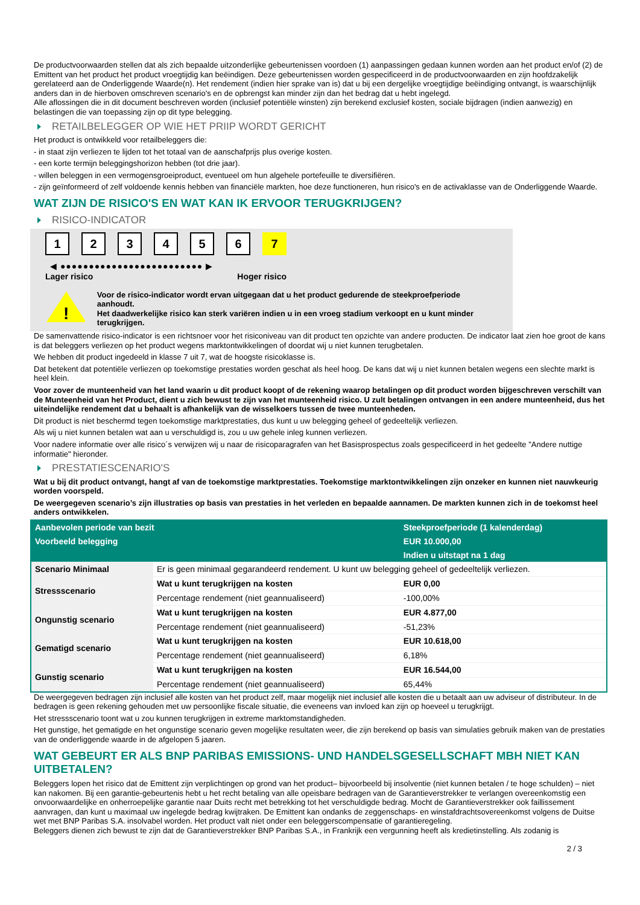De productvoorwaarden stellen dat als zich bepaalde uitzonderlijke gebeurtenissen voordoen (1) aanpassingen gedaan kunnen worden aan het product en/of (2) de Emittent van het product het product vroegtijdig kan beëindigen. Deze gebeurtenissen worden gespecificeerd in de productvoorwaarden en zijn hoofdzakelijk gerelateerd aan de Onderliggende Waarde(n). Het rendement (indien hier sprake van is) dat u bij een dergelijke vroegtijdige beëindiging ontvangt, is waarschijnlijk anders dan in de hierboven omschreven scenario's en de opbrengst kan minder zijn dan het bedrag dat u hebt ingelegd.
Alle aflossingen die in dit document beschreven worden (inclusief potentiële winsten) zijn berekend exclusief kosten, sociale bijdragen (indien aanwezig) en belastingen die van toepassing zijn op dit type belegging.
RETAILBELEGGER OP WIE HET PRIIP WORDT GERICHT
Het product is ontwikkeld voor retailbeleggers die:
- in staat zijn verliezen te lijden tot het totaal van de aanschafprijs plus overige kosten.
- een korte termijn beleggingshorizon hebben (tot drie jaar).
- willen beleggen in een vermogensgroeiproduct, eventueel om hun algehele portefeuille te diversifiëren.
- zijn geïnformeerd of zelf voldoende kennis hebben van financiële markten, hoe deze functioneren, hun risico's en de activaklasse van de Onderliggende Waarde.
WAT ZIJN DE RISICO'S EN WAT KAN IK ERVOOR TERUGKRIJGEN?
RISICO-INDICATOR
123456 7
◀ ●●●●●●●●●●●●●●●●●●●●●●●●● ▶
Lager risico Hoger risico
!
Voor de risico-indicator wordt ervan uitgegaan dat u het product gedurende de steekproefperiode aanhoudt.
Het daadwerkelijke risico kan sterk variëren indien u in een vroeg stadium verkoopt en u kunt minder terugkrijgen.
De samenvattende risico-indicator is een richtsnoer voor het risiconiveau van dit product ten opzichte van andere producten. De indicator laat zien hoe groot de kans is dat beleggers verliezen op het product wegens marktontwikkelingen of doordat wij u niet kunnen terugbetalen.
We hebben dit product ingedeeld in klasse 7 uit 7, wat de hoogste risicoklasse is.
Dat betekent dat potentiële verliezen op toekomstige prestaties worden geschat als heel hoog. De kans dat wij u niet kunnen betalen wegens een slechte markt is heel klein.
Voor zover de munteenheid van het land waarin u dit product koopt of de rekening waarop betalingen op dit product worden bijgeschreven verschilt van de Munteenheid van het Product, dient u zich bewust te zijn van het munteenheid risico. U zult betalingen ontvangen in een andere munteenheid, dus het uiteindelijke rendement dat u behaalt is afhankelijk van de wisselkoers tussen de twee munteenheden.
Dit product is niet beschermd tegen toekomstige marktprestaties, dus kunt u uw belegging geheel of gedeeltelijk verliezen.
Als wij u niet kunnen betalen wat aan u verschuldigd is, zou u uw gehele inleg kunnen verliezen.
Voor nadere informatie over alle risico´s verwijzen wij u naar de risicoparagrafen van het Basisprospectus zoals gespecificeerd in het gedeelte "Andere nuttige informatie" hieronder.
PRESTATIESCENARIO'S
Wat u bij dit product ontvangt, hangt af van de toekomstige marktprestaties. Toekomstige marktontwikkelingen zijn onzeker en kunnen niet nauwkeurig worden voorspeld.
De weergegeven scenario’s zijn illustraties op basis van prestaties in het verleden en bepaalde aannamen. De markten kunnen zich in de toekomst heel anders ontwikkelen.
| Aanbevolen periode van bezit | | Steekproefperiode (1 kalenderdag) |
| --- | --- | --- |
| Voorbeeld belegging | | EUR 10.000,00 |
| | | Indien u uitstapt na 1 dag |
| Scenario Minimaal | Er is geen minimaal gegarandeerd rendement. U kunt uw belegging geheel of gedeeltelijk verliezen. | |
| Stressscenario | Wat u kunt terugkrijgen na kosten | EUR 0,00 |
| | Percentage rendement (niet geannualiseerd) | -100,00% |
| Ongunstig scenario | Wat u kunt terugkrijgen na kosten | EUR 4.877,00 |
| | Percentage rendement (niet geannualiseerd) | -51,23% |
| Gematigd scenario | Wat u kunt terugkrijgen na kosten | EUR 10.618,00 |
| | Percentage rendement (niet geannualiseerd) | 6,18% |
| Gunstig scenario | Wat u kunt terugkrijgen na kosten | EUR 16.544,00 |
| | Percentage rendement (niet geannualiseerd) | 65,44% |
De weergegeven bedragen zijn inclusief alle kosten van het product zelf, maar mogelijk niet inclusief alle kosten die u betaalt aan uw adviseur of distributeur. In de bedragen is geen rekening gehouden met uw persoonlijke fiscale situatie, die eveneens van invloed kan zijn op hoeveel u terugkrijgt.
Het stressscenario toont wat u zou kunnen terugkrijgen in extreme marktomstandigheden.
Het gunstige, het gematigde en het ongunstige scenario geven mogelijke resultaten weer, die zijn berekend op basis van simulaties gebruik maken van de prestaties van de onderliggende waarde in de afgelopen 5 jaaren.
WAT GEBEURT ER ALS BNP PARIBAS EMISSIONS- UND HANDELSGESELLSCHAFT MBH NIET KAN UITBETALEN?
Beleggers lopen het risico dat de Emittent zijn verplichtingen op grond van het product– bijvoorbeeld bij insolventie (niet kunnen betalen / te hoge schulden) – niet kan nakomen. Bij een garantie-gebeurtenis hebt u het recht betaling van alle opeisbare bedragen van de Garantieverstrekker te verlangen overeenkomstig een onvoorwaardelijke en onherroepelijke garantie naar Duits recht met betrekking tot het verschuldigde bedrag. Mocht de Garantieverstrekker ook faillissement aanvragen, dan kunt u maximaal uw ingelegde bedrag kwijtraken. De Emittent kan ondanks de zeggenschaps- en winstafdrachtsovereenkomst volgens de Duitse wet met BNP Paribas S.A. insolvabel worden. Het product valt niet onder een beleggerscompensatie of garantieregeling.
Beleggers dienen zich bewust te zijn dat de Garantieverstrekker BNP Paribas S.A., in Frankrijk een vergunning heeft als kredietinstelling. Als zodanig is
2 / 3